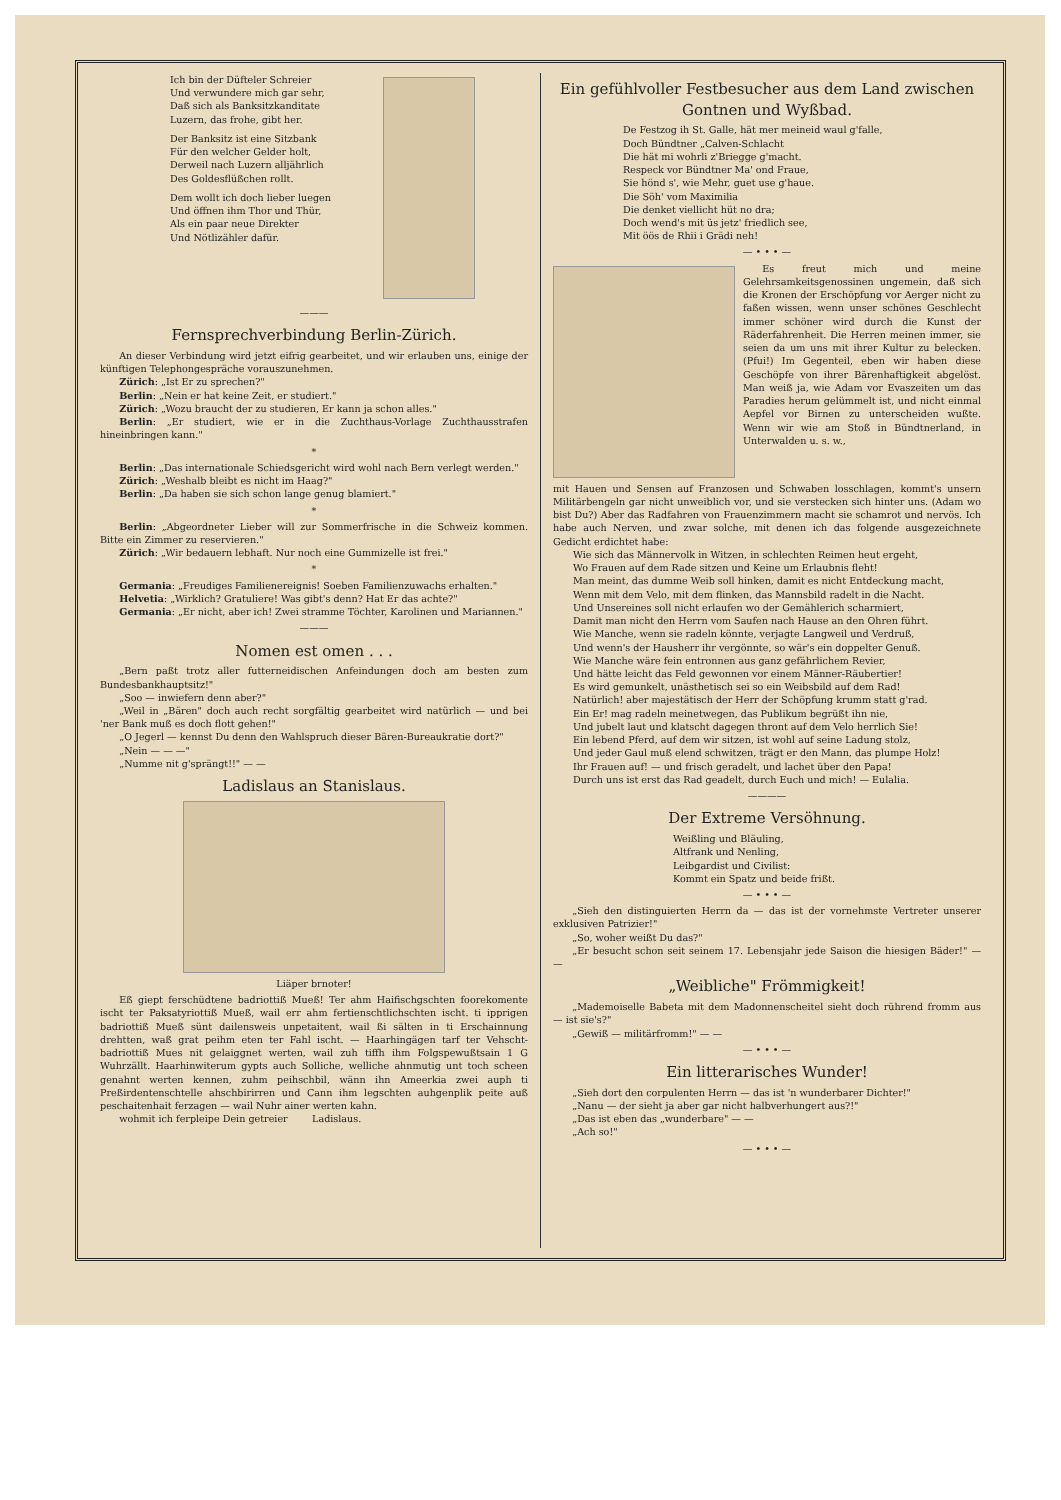Ich bin der Düfteler Schreier
Und verwundere mich gar sehr,
Daß sich als Banksitzkanditate
Luzern, das frohe, gibt her.
Der Banksitz ist eine Sitzbank
Für den welcher Gelder holt,
Derweil nach Luzern alljährlich
Des Goldesflüßchen rollt.
Dem wollt ich doch lieber luegen
Und öffnen ihm Thor und Thür,
Als ein paar neue Direkter
Und Nötlizähler dafür.
———
Fernsprechverbindung Berlin-Zürich.
An dieser Verbindung wird jetzt eifrig gearbeitet, und wir erlauben uns, einige der künftigen Telephongespräche vorauszunehmen.
Zürich: „Ist Er zu sprechen?"
Berlin: „Nein er hat keine Zeit, er studiert."
Zürich: „Wozu braucht der zu studieren, Er kann ja schon alles."
Berlin: „Er studiert, wie er in die Zuchthaus-Vorlage Zuchthausstrafen hineinbringen kann."
*
Berlin: „Das internationale Schiedsgericht wird wohl nach Bern verlegt werden."
Zürich: „Weshalb bleibt es nicht im Haag?"
Berlin: „Da haben sie sich schon lange genug blamiert."
*
Berlin: „Abgeordneter Lieber will zur Sommerfrische in die Schweiz kommen. Bitte ein Zimmer zu reservieren."
Zürich: „Wir bedauern lebhaft. Nur noch eine Gummizelle ist frei."
*
Germania: „Freudiges Familienereignis! Soeben Familienzuwachs erhalten."
Helvetia: „Wirklich? Gratuliere! Was gibt's denn? Hat Er das achte?"
Germania: „Er nicht, aber ich! Zwei stramme Töchter, Karolinen und Mariannen."
———
Nomen est omen . . .
„Bern paßt trotz aller futterneidischen Anfeindungen doch am besten zum Bundesbankhauptsitz!"
„Soo — inwiefern denn aber?"
„Weil in „Bären" doch auch recht sorgfältig gearbeitet wird natürlich — und bei 'ner Bank muß es doch flott gehen!"
„O Jegerl — kennst Du denn den Wahlspruch dieser Bären-Bureaukratie dort?"
„Nein — — —"
„Numme nit g'sprängt!!" — —
Ladislaus an Stanislaus.
Liäper brnoter!
Eß giept ferschüdtene badriottiß Mueß! Ter ahm Haifischgschten foorekomente ischt ter Paksatyriottiß Mueß, wail err ahm fertienschtlichschten ischt. ti ipprigen badriottiß Mueß sünt dailensweis unpetaitent, wail ßi sälten in ti Erschainnung drehtten, waß grat peihm eten ter Fahl ischt. — Haarhingägen tarf ter Vehscht-badriottiß Mues nit gelaiggnet werten, wail zuh tiffh ihm Folgspewußtsain 1 G Wuhrzällt. Haarhinwiterum gypts auch Solliche, welliche ahnmutig unt toch scheen genahnt werten kennen, zuhm peihschbil, wänn ihn Ameerkia zwei auph ti Preßirdentenschtelle ahschbirirren und Cann ihm legschten auhgenplik peite auß peschaitenhait ferzagen — wail Nuhr ainer werten kahn.
wohmit ich ferpleipe Dein getreier Ladislaus.
Ein gefühlvoller Festbesucher aus dem Land zwischen Gontnen und Wyßbad.
De Festzog ih St. Galle, hät mer meineid waul g'falle,
Doch Bündtner „Calven-Schlacht
Die hät mi wohrli z'Briegge g'macht.
Respeck vor Bündtner Ma' ond Fraue,
Sie hönd s', wie Mehr, guet use g'haue.
Die Söh' vom Maximilia
Die denket viellicht hüt no dra;
Doch wend's mit üs jetz' friedlich see,
Mit öös de Rhii i Grädi neh!
— • • • —
Es freut mich und meine Gelehrsamkeitsgenossinen ungemein, daß sich die Kronen der Erschöpfung vor Aerger nicht zu faßen wissen, wenn unser schönes Geschlecht immer schöner wird durch die Kunst der Räderfahrenheit. Die Herren meinen immer, sie seien da um uns mit ihrer Kultur zu belecken. (Pfui!) Im Gegenteil, eben wir haben diese Geschöpfe von ihrer Bärenhaftigkeit abgelöst. Man weiß ja, wie Adam vor Evaszeiten um das Paradies herum gelümmelt ist, und nicht einmal Aepfel vor Birnen zu unterscheiden wußte. Wenn wir wie am Stoß in Bündtnerland, in Unterwalden u. s. w.,
mit Hauen und Sensen auf Franzosen und Schwaben losschlagen, kommt's unsern Militärbengeln gar nicht unweiblich vor, und sie verstecken sich hinter uns. (Adam wo bist Du?) Aber das Radfahren von Frauenzimmern macht sie schamrot und nervös. Ich habe auch Nerven, und zwar solche, mit denen ich das folgende ausgezeichnete Gedicht erdichtet habe:
Wie sich das Männervolk in Witzen, in schlechten Reimen heut ergeht,
Wo Frauen auf dem Rade sitzen und Keine um Erlaubnis fleht!
Man meint, das dumme Weib soll hinken, damit es nicht Entdeckung macht,
Wenn mit dem Velo, mit dem flinken, das Mannsbild radelt in die Nacht.
Und Unsereines soll nicht erlaufen wo der Gemählerich scharmiert,
Damit man nicht den Herrn vom Saufen nach Hause an den Ohren führt.
Wie Manche, wenn sie radeln könnte, verjagte Langweil und Verdruß,
Und wenn's der Hausherr ihr vergönnte, so wär's ein doppelter Genuß.
Wie Manche wäre fein entronnen aus ganz gefährlichem Revier,
Und hätte leicht das Feld gewonnen vor einem Männer-Räubertier!
Es wird gemunkelt, unästhetisch sei so ein Weibsbild auf dem Rad!
Natürlich! aber majestätisch der Herr der Schöpfung krumm statt g'rad.
Ein Er! mag radeln meinetwegen, das Publikum begrüßt ihn nie,
Und jubelt laut und klatscht dagegen thront auf dem Velo herrlich Sie!
Ein lebend Pferd, auf dem wir sitzen, ist wohl auf seine Ladung stolz,
Und jeder Gaul muß elend schwitzen, trägt er den Mann, das plumpe Holz!
Ihr Frauen auf! — und frisch geradelt, und lachet über den Papa!
Durch uns ist erst das Rad geadelt, durch Euch und mich! — Eulalia.
————
Der Extreme Versöhnung.
Weißling und Bläuling,
Altfrank und Nenling,
Leibgardist und Civilist:
Kommt ein Spatz und beide frißt.
— • • • —
„Sieh den distinguierten Herrn da — das ist der vornehmste Vertreter unserer exklusiven Patrizier!"
„So, woher weißt Du das?"
„Er besucht schon seit seinem 17. Lebensjahr jede Saison die hiesigen Bäder!" — —
„Weibliche" Frömmigkeit!
„Mademoiselle Babeta mit dem Madonnenscheitel sieht doch rührend fromm aus — ist sie's?"
„Gewiß — militärfromm!" — —
— • • • —
Ein litterarisches Wunder!
„Sieh dort den corpulenten Herrn — das ist 'n wunderbarer Dichter!"
„Nanu — der sieht ja aber gar nicht halbverhungert aus?!"
„Das ist eben das „wunderbare" — —
„Ach so!"
— • • • —